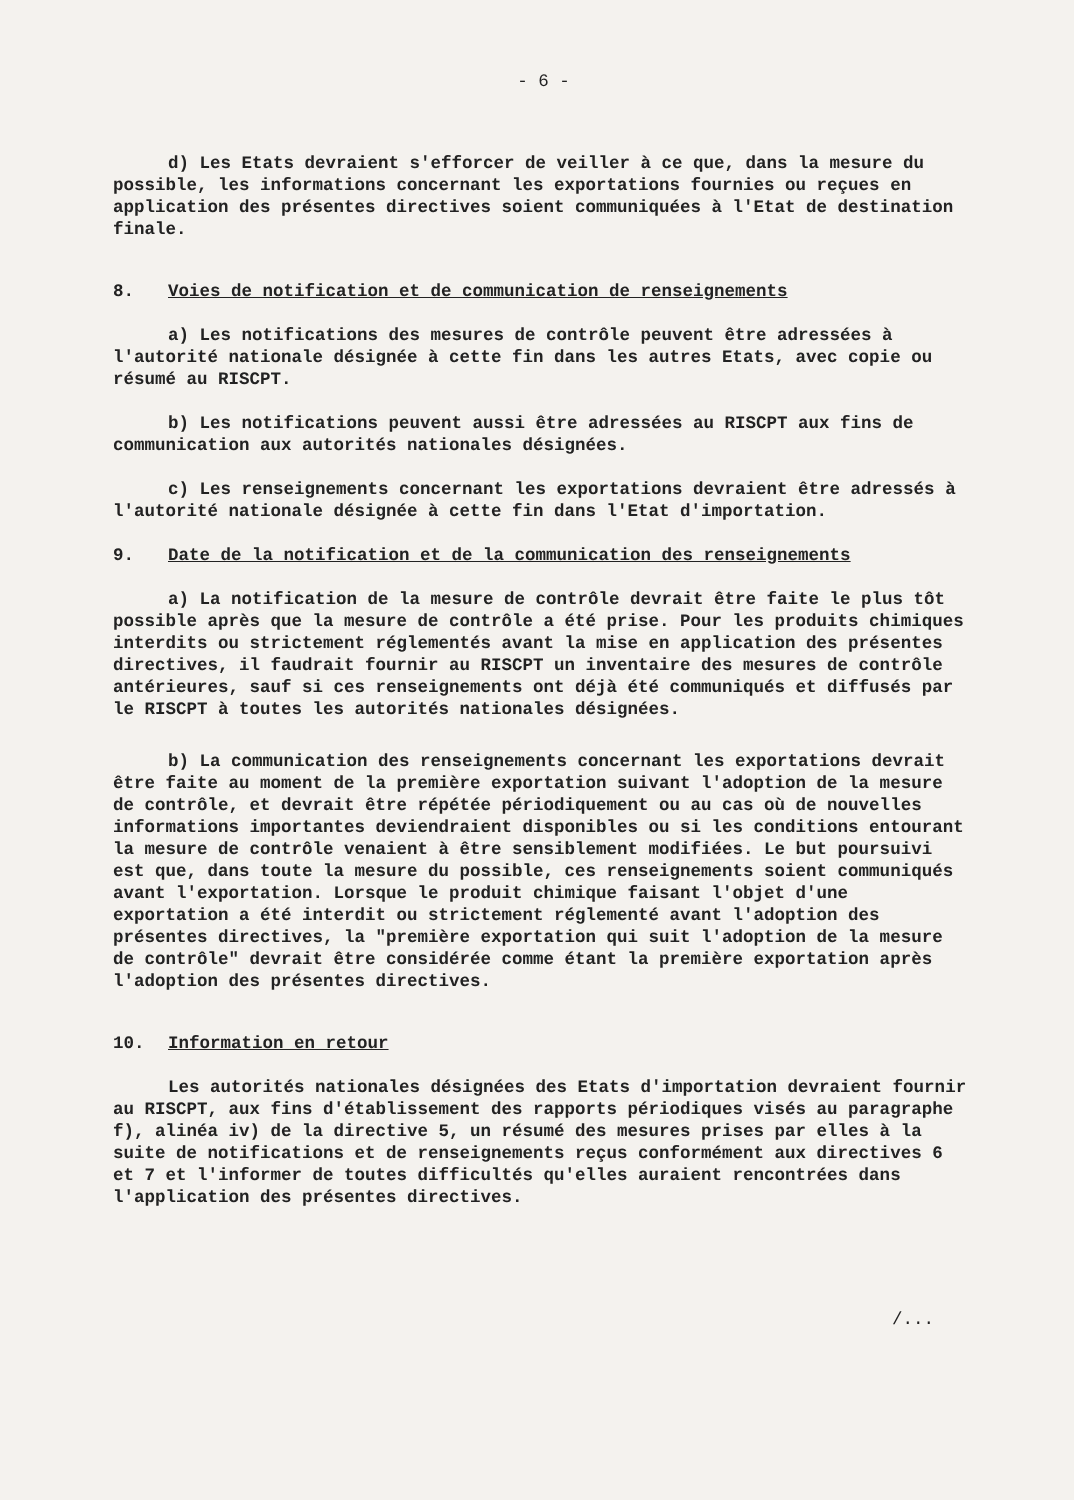- 6 -
d) Les Etats devraient s'efforcer de veiller à ce que, dans la mesure du possible, les informations concernant les exportations fournies ou reçues en application des présentes directives soient communiquées à l'Etat de destination finale.
8. Voies de notification et de communication de renseignements
a) Les notifications des mesures de contrôle peuvent être adressées à l'autorité nationale désignée à cette fin dans les autres Etats, avec copie ou résumé au RISCPT.
b) Les notifications peuvent aussi être adressées au RISCPT aux fins de communication aux autorités nationales désignées.
c) Les renseignements concernant les exportations devraient être adressés à l'autorité nationale désignée à cette fin dans l'Etat d'importation.
9. Date de la notification et de la communication des renseignements
a) La notification de la mesure de contrôle devrait être faite le plus tôt possible après que la mesure de contrôle a été prise. Pour les produits chimiques interdits ou strictement réglementés avant la mise en application des présentes directives, il faudrait fournir au RISCPT un inventaire des mesures de contrôle antérieures, sauf si ces renseignements ont déjà été communiqués et diffusés par le RISCPT à toutes les autorités nationales désignées.
b) La communication des renseignements concernant les exportations devrait être faite au moment de la première exportation suivant l'adoption de la mesure de contrôle, et devrait être répétée périodiquement ou au cas où de nouvelles informations importantes deviendraient disponibles ou si les conditions entourant la mesure de contrôle venaient à être sensiblement modifiées. Le but poursuivi est que, dans toute la mesure du possible, ces renseignements soient communiqués avant l'exportation. Lorsque le produit chimique faisant l'objet d'une exportation a été interdit ou strictement réglementé avant l'adoption des présentes directives, la "première exportation qui suit l'adoption de la mesure de contrôle" devrait être considérée comme étant la première exportation après l'adoption des présentes directives.
10. Information en retour
Les autorités nationales désignées des Etats d'importation devraient fournir au RISCPT, aux fins d'établissement des rapports périodiques visés au paragraphe f), alinéa iv) de la directive 5, un résumé des mesures prises par elles à la suite de notifications et de renseignements reçus conformément aux directives 6 et 7 et l'informer de toutes difficultés qu'elles auraient rencontrées dans l'application des présentes directives.
/...